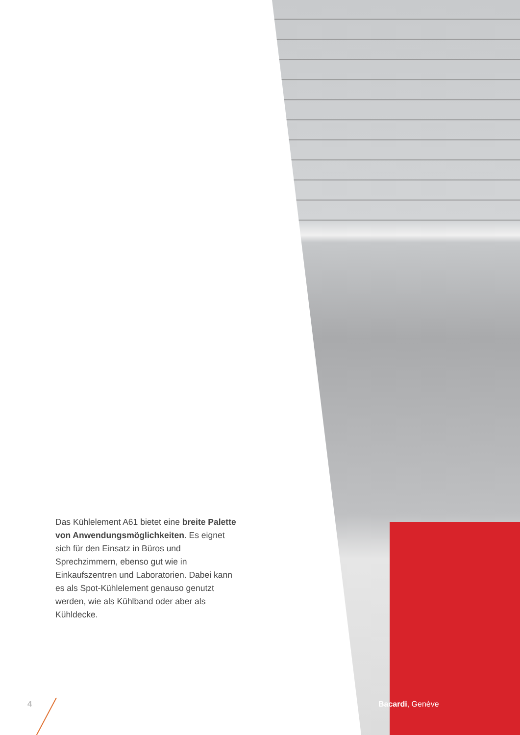Das Kühlelement A61 bietet eine breite Palette von Anwendungsmöglichkeiten. Es eignet sich für den Einsatz in Büros und Sprechzimmern, ebenso gut wie in Einkaufszentren und Laboratorien. Dabei kann es als Spot-Kühlelement genauso genutzt werden, wie als Kühlband oder aber als Kühldecke.
4 Bacardi, Genève